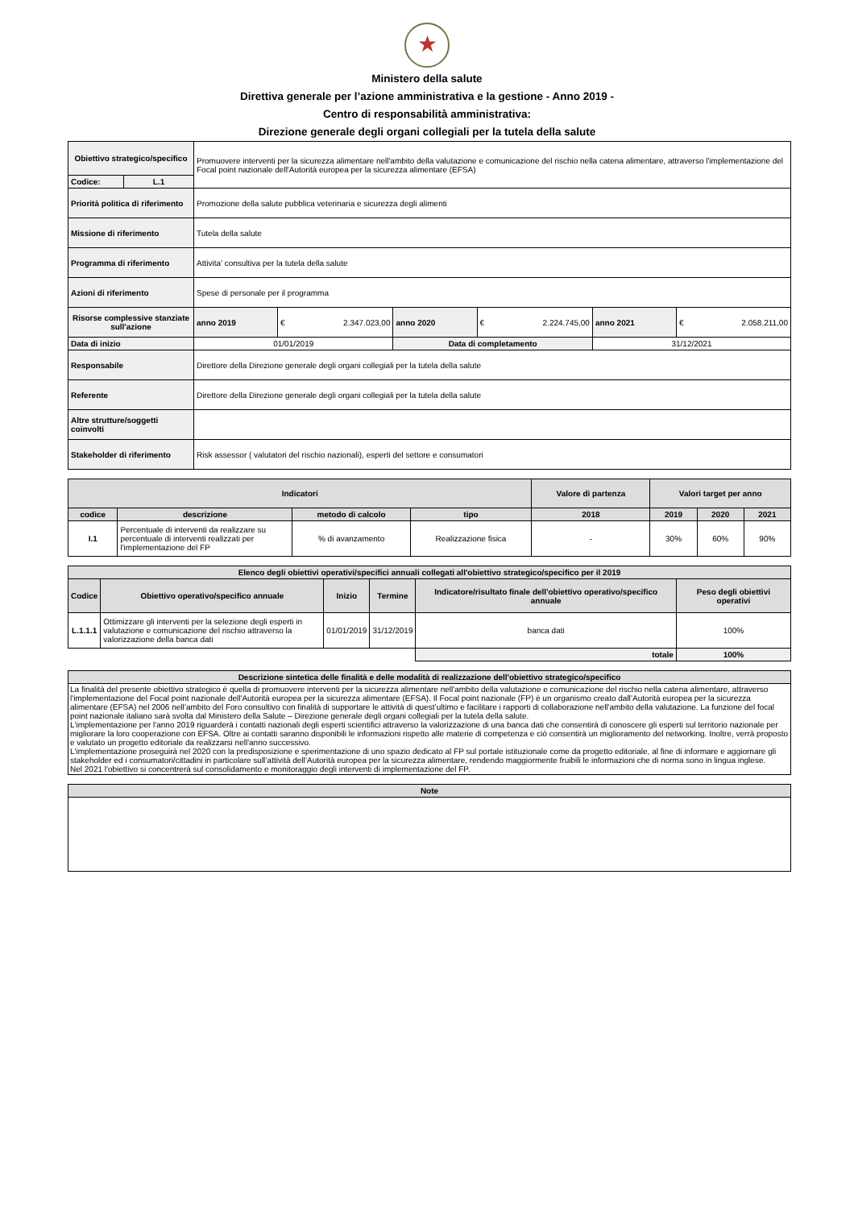★
Ministero della salute
Direttiva generale per l’azione amministrativa e la gestione - Anno 2019 -
Centro di responsabilità amministrativa:
Direzione generale degli organi collegiali per la tutela della salute
| Obiettivo strategico/specifico | | Promuovere interventi per la sicurezza alimentare nell'ambito della valutazione e comunicazione del rischio nella catena alimentare, attraverso l'implementazione del Focal point nazionale dell'Autorità europea per la sicurezza alimentare (EFSA) | | | | | |
| Codice: | L.1 | | | | | | |
| Priorità politica di riferimento | | Promozione della salute pubblica veterinaria e sicurezza degli alimenti | | | | | |
| Missione di riferimento | | Tutela della salute | | | | | |
| Programma di riferimento | | Attivita’ consultiva per la tutela della salute | | | | | |
| Azioni di riferimento | | Spese di personale per il programma | | | | | |
| Risorse complessive stanziate sull'azione | | anno 2019 | € 2.347.023,00 | anno 2020 | € 2.224.745,00 | anno 2021 | € 2.058.211,00 |
| Data di inizio | | 01/01/2019 | | Data di completamento | | 31/12/2021 | |
| Responsabile | | Direttore della Direzione generale degli organi collegiali per la tutela della salute | | | | | |
| Referente | | Direttore della Direzione generale degli organi collegiali per la tutela della salute | | | | | |
| Altre strutture/soggetti coinvolti | | | | | | | |
| Stakeholder di riferimento | | Risk assessor ( valutatori del rischio nazionali), esperti del settore e consumatori | | | | | |
| Indicatori | | | | Valore di partenza | Valori target per anno | | |
| --- | --- | --- | --- | --- | --- | --- | --- |
| codice | descrizione | metodo di calcolo | tipo | 2018 | 2019 | 2020 | 2021 |
| I.1 | Percentuale di interventi da realizzare su percentuale di interventi realizzati per l'implementazione del FP | % di avanzamento | Realizzazione fisica | - | 30% | 60% | 90% |
| Elenco degli obiettivi operativi/specifici annuali collegati all'obiettivo strategico/specifico per il 2019 | | | | | |
| --- | --- | --- | --- | --- | --- |
| Codice | Obiettivo operativo/specifico annuale | Inizio | Termine | Indicatore/risultato finale dell'obiettivo operativo/specifico annuale | Peso degli obiettivi operativi |
| L.1.1.1 | Ottimizzare gli interventi per la selezione degli esperti in valutazione e comunicazione del rischio attraverso la valorizzazione della banca dati | 01/01/2019 | 31/12/2019 | banca dati | 100% |
| | | | | totale | 100% |
| Descrizione sintetica delle finalità e delle modalità di realizzazione dell'obiettivo strategico/specifico |
| --- |
| La finalità del presente obiettivo strategico è quella di promuovere interventi per la sicurezza alimentare nell'ambito della valutazione e comunicazione del rischio nella catena alimentare, attraverso l'implementazione del Focal point nazionale dell'Autorità europea per la sicurezza alimentare (EFSA). Il Focal point nazionale (FP) è un organismo creato dall’Autorità europea per la sicurezza alimentare (EFSA) nel 2006 nell’ambito del Foro consultivo con finalità di supportare le attività di quest’ultimo e facilitare i rapporti di collaborazione nell'ambito della valutazione. La funzione del focal point nazionale italiano sarà svolta dal Ministero della Salute – Direzione generale degli organi collegiali per la tutela della salute. L'implementazione per l'anno 2019 riguarderà i contatti nazionali degli esperti scientifici attraverso la valorizzazione di una banca dati che consentirà di conoscere gli esperti sul territorio nazionale per migliorare la loro cooperazione con EFSA. Oltre ai contatti saranno disponibili le informazioni rispetto alle materie di competenza e ciò consentirà un miglioramento del networking. Inoltre, verrà proposto e valutato un progetto editoriale da realizzarsi nell'anno successivo. L'implementazione proseguirà nel 2020 con la predisposizione e sperimentazione di uno spazio dedicato al FP sul portale istituzionale come da progetto editoriale, al fine di informare e aggiornare gli stakeholder ed i consumatori/cittadini in particolare sull’attività dell’Autorità europea per la sicurezza alimentare, rendendo maggiormente fruibili le informazioni che di norma sono in lingua inglese. Nel 2021 l'obiettivo si concentrerà sul consolidamento e monitoraggio degli interventi di implementazione del FP. |
| Note |
| --- |